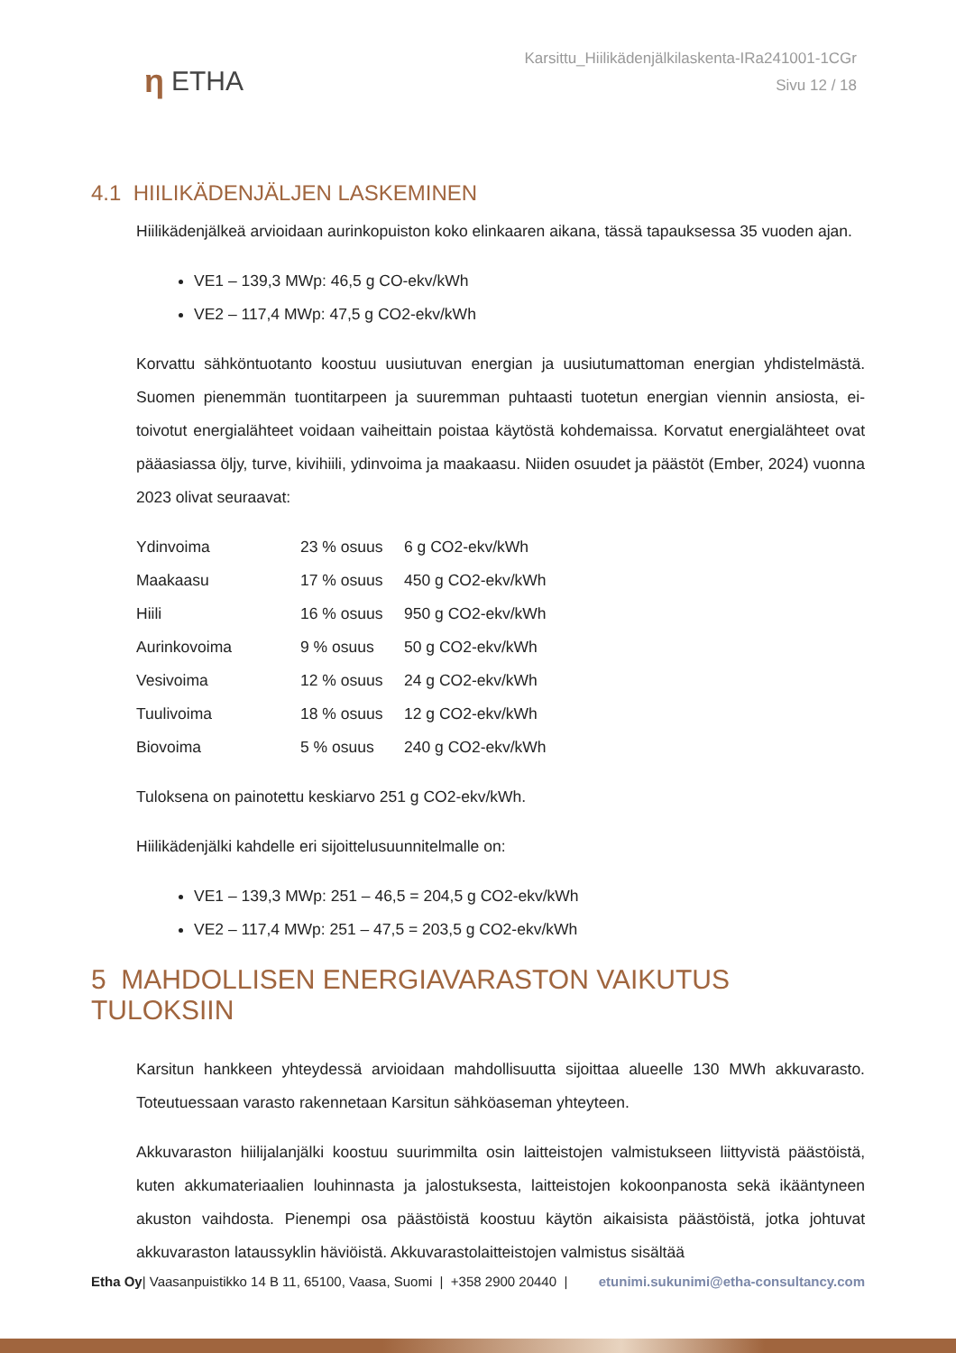η ETHA
Karsittu_Hiilikädenjälkilaskenta-IRa241001-1CGr
Sivu 12 / 18
4.1 HIILIKÄDENJÄLJEN LASKEMINEN
Hiilikädenjälkeä arvioidaan aurinkopuiston koko elinkaaren aikana, tässä tapauksessa 35 vuoden ajan.
VE1 – 139,3 MWp: 46,5 g CO-ekv/kWh
VE2 – 117,4 MWp: 47,5 g CO2-ekv/kWh
Korvattu sähköntuotanto koostuu uusiutuvan energian ja uusiutumattoman energian yhdistelmästä. Suomen pienemmän tuontitarpeen ja suuremman puhtaasti tuotetun energian viennin ansiosta, ei-toivotut energialähteet voidaan vaiheittain poistaa käytöstä kohdemaissa. Korvatut energialähteet ovat pääasiassa öljy, turve, kivihiili, ydinvoima ja maakaasu. Niiden osuudet ja päästöt (Ember, 2024) vuonna 2023 olivat seuraavat:
| Ydinvoima | 23 % osuus | 6 g CO2-ekv/kWh |
| Maakaasu | 17 % osuus | 450 g CO2-ekv/kWh |
| Hiili | 16 % osuus | 950 g CO2-ekv/kWh |
| Aurinkovoima | 9 % osuus | 50 g CO2-ekv/kWh |
| Vesivoima | 12 % osuus | 24 g CO2-ekv/kWh |
| Tuulivoima | 18 % osuus | 12 g CO2-ekv/kWh |
| Biovoima | 5 % osuus | 240 g CO2-ekv/kWh |
Tuloksena on painotettu keskiarvo 251 g CO2-ekv/kWh.
Hiilikädenjälki kahdelle eri sijoittelusuunnitelmalle on:
VE1 – 139,3 MWp: 251 – 46,5 = 204,5 g CO2-ekv/kWh
VE2 – 117,4 MWp: 251 – 47,5 = 203,5 g CO2-ekv/kWh
5 MAHDOLLISEN ENERGIAVARASTON VAIKUTUS TULOKSIIN
Karsitun hankkeen yhteydessä arvioidaan mahdollisuutta sijoittaa alueelle 130 MWh akkuvarasto. Toteutuessaan varasto rakennetaan Karsitun sähköaseman yhteyteen.
Akkuvaraston hiilijalanjälki koostuu suurimmilta osin laitteistojen valmistukseen liittyvistä päästöistä, kuten akkumateriaalien louhinnasta ja jalostuksesta, laitteistojen kokoonpanosta sekä ikääntyneen akuston vaihdosta. Pienempi osa päästöistä koostuu käytön aikaisista päästöistä, jotka johtuvat akkuvaraston lataussyklin häviöistä. Akkuvarastolaitteistojen valmistus sisältää
Etha Oy| Vaasanpuistikko 14 B 11, 65100, Vaasa, Suomi | +358 2900 20440 | etunimi.sukunimi@etha-consultancy.com